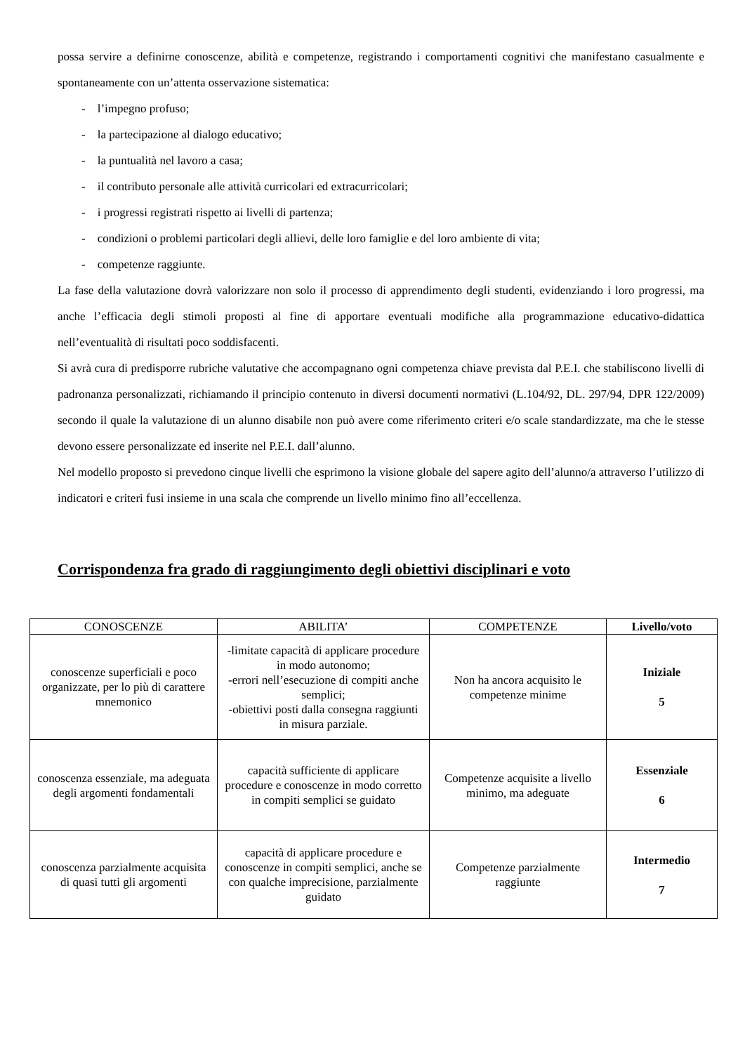possa servire a definirne conoscenze, abilità e competenze, registrando i comportamenti cognitivi che manifestano casualmente e spontaneamente con un’attenta osservazione sistematica:
- l’impegno profuso;
- la partecipazione al dialogo educativo;
- la puntualità nel lavoro a casa;
- il contributo personale alle attività curricolari ed extracurricolari;
- i progressi registrati rispetto ai livelli di partenza;
- condizioni o problemi particolari degli allievi, delle loro famiglie e del loro ambiente di vita;
- competenze raggiunte.
La fase della valutazione dovrà valorizzare non solo il processo di apprendimento degli studenti, evidenziando i loro progressi, ma anche l’efficacia degli stimoli proposti al fine di apportare eventuali modifiche alla programmazione educativo-didattica nell’eventualità di risultati poco soddisfacenti.
Si avrà cura di predisporre rubriche valutative che accompagnano ogni competenza chiave prevista dal P.E.I. che stabiliscono livelli di padronanza personalizzati, richiamando il principio contenuto in diversi documenti normativi (L.104/92, DL. 297/94, DPR 122/2009) secondo il quale la valutazione di un alunno disabile non può avere come riferimento criteri e/o scale standardizzate, ma che le stesse devono essere personalizzate ed inserite nel P.E.I. dall’alunno.
Nel modello proposto si prevedono cinque livelli che esprimono la visione globale del sapere agito dell’alunno/a attraverso l’utilizzo di indicatori e criteri fusi insieme in una scala che comprende un livello minimo fino all’eccellenza.
Corrispondenza fra grado di raggiungimento degli obiettivi disciplinari e voto
| CONOSCENZE | ABILITA’ | COMPETENZE | Livello/voto |
| --- | --- | --- | --- |
| conoscenze superficiali e poco organizzate, per lo più di carattere mnemonico | -limitate capacità di applicare procedure in modo autonomo; -errori nell’esecuzione di compiti anche semplici; -obiettivi posti dalla consegna raggiunti in misura parziale. | Non ha ancora acquisito le competenze minime | Iniziale 5 |
| conoscenza essenziale, ma adeguata degli argomenti fondamentali | capacità sufficiente di applicare procedure e conoscenze in modo corretto in compiti semplici se guidato | Competenze acquisite a livello minimo, ma adeguate | Essenziale 6 |
| conoscenza parzialmente acquisita di quasi tutti gli argomenti | capacità di applicare procedure e conoscenze in compiti semplici, anche se con qualche imprecisione, parzialmente guidato | Competenze parzialmente raggiunte | Intermedio 7 |